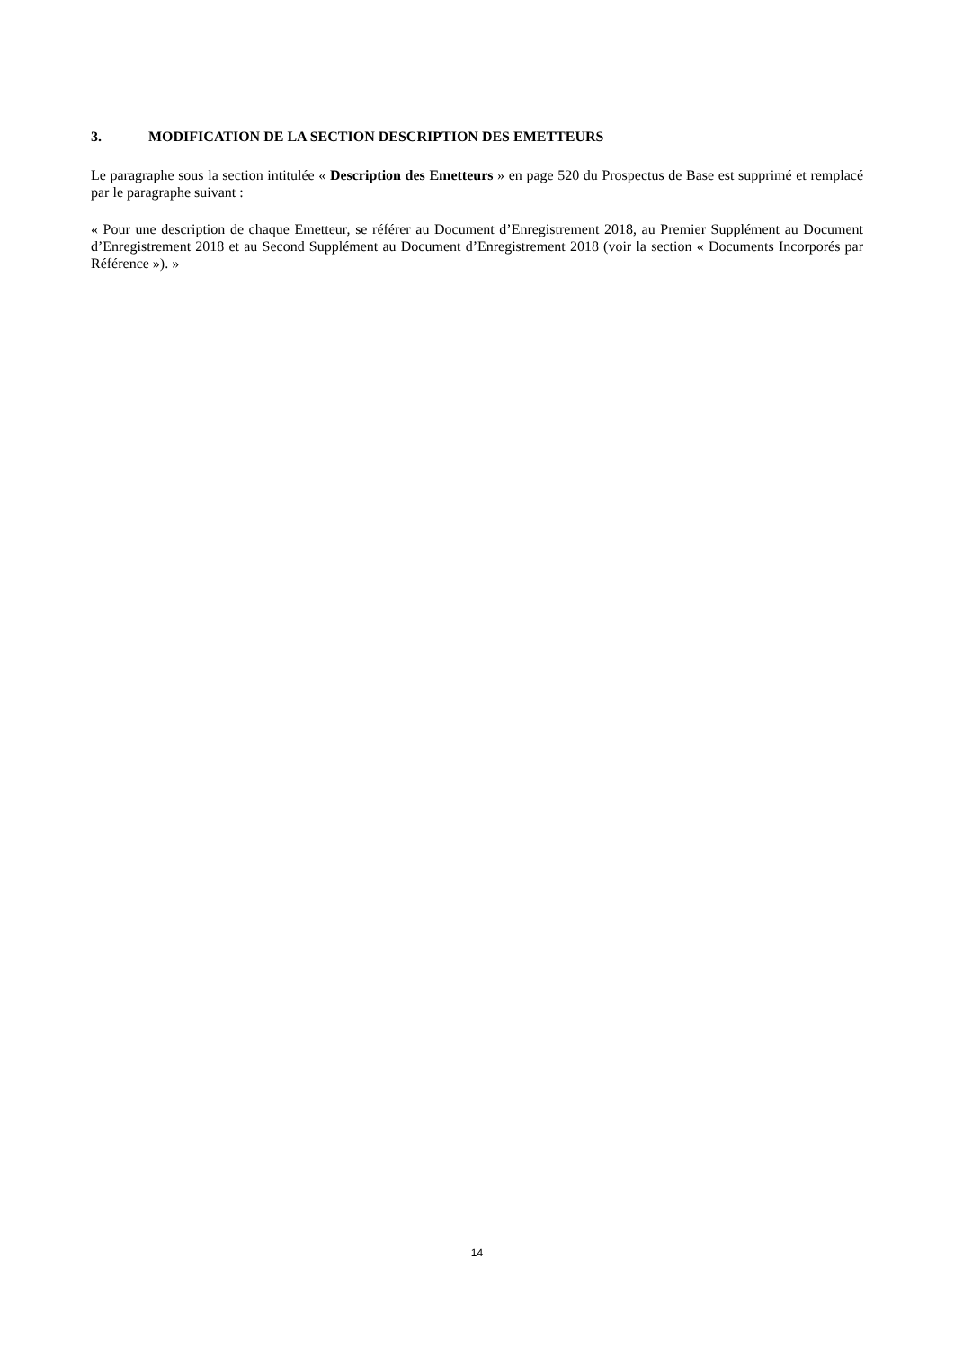3. MODIFICATION DE LA SECTION DESCRIPTION DES EMETTEURS
Le paragraphe sous la section intitulée « Description des Emetteurs » en page 520 du Prospectus de Base est supprimé et remplacé par le paragraphe suivant :
« Pour une description de chaque Emetteur, se référer au Document d’Enregistrement 2018, au Premier Supplément au Document d’Enregistrement 2018 et au Second Supplément au Document d’Enregistrement 2018 (voir la section « Documents Incorporés par Référence »). »
14